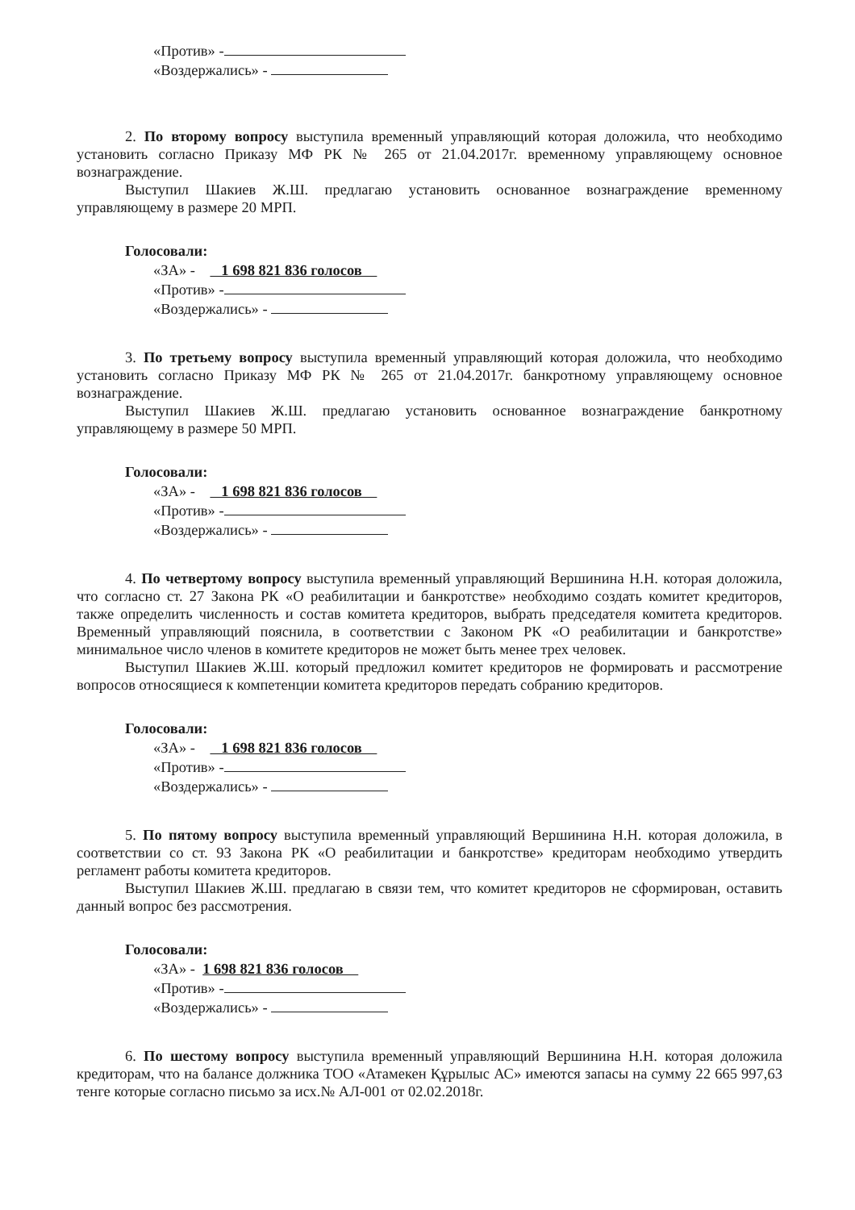«Против» -
«Воздержались» -
2. По второму вопросу выступила временный управляющий которая доложила, что необходимо установить согласно Приказу МФ РК № 265 от 21.04.2017г. временному управляющему основное вознаграждение.
Выступил Шакиев Ж.Ш. предлагаю установить основанное вознаграждение временному управляющему в размере 20 МРП.
Голосовали:
«ЗА» - 1 698 821 836 голосов
«Против» -
«Воздержались» -
3. По третьему вопросу выступила временный управляющий которая доложила, что необходимо установить согласно Приказу МФ РК № 265 от 21.04.2017г. банкротному управляющему основное вознаграждение.
Выступил Шакиев Ж.Ш. предлагаю установить основанное вознаграждение банкротному управляющему в размере 50 МРП.
Голосовали:
«ЗА» - 1 698 821 836 голосов
«Против» -
«Воздержались» -
4. По четвертому вопросу выступила временный управляющий Вершинина Н.Н. которая доложила, что согласно ст. 27 Закона РК «О реабилитации и банкротстве» необходимо создать комитет кредиторов, также определить численность и состав комитета кредиторов, выбрать председателя комитета кредиторов. Временный управляющий пояснила, в соответствии с Законом РК «О реабилитации и банкротстве» минимальное число членов в комитете кредиторов не может быть менее трех человек.
Выступил Шакиев Ж.Ш. который предложил комитет кредиторов не формировать и рассмотрение вопросов относящиеся к компетенции комитета кредиторов передать собранию кредиторов.
Голосовали:
«ЗА» - 1 698 821 836 голосов
«Против» -
«Воздержались» -
5. По пятому вопросу выступила временный управляющий Вершинина Н.Н. которая доложила, в соответствии со ст. 93 Закона РК «О реабилитации и банкротстве» кредиторам необходимо утвердить регламент работы комитета кредиторов.
Выступил Шакиев Ж.Ш. предлагаю в связи тем, что комитет кредиторов не сформирован, оставить данный вопрос без рассмотрения.
Голосовали:
«ЗА» - 1 698 821 836 голосов
«Против» -
«Воздержались» -
6. По шестому вопросу выступила временный управляющий Вершинина Н.Н. которая доложила кредиторам, что на балансе должника ТОО «Атамекен Құрылыс АС» имеются запасы на сумму 22 665 997,63 тенге которые согласно письмо за исх.№ АЛ-001 от 02.02.2018г.